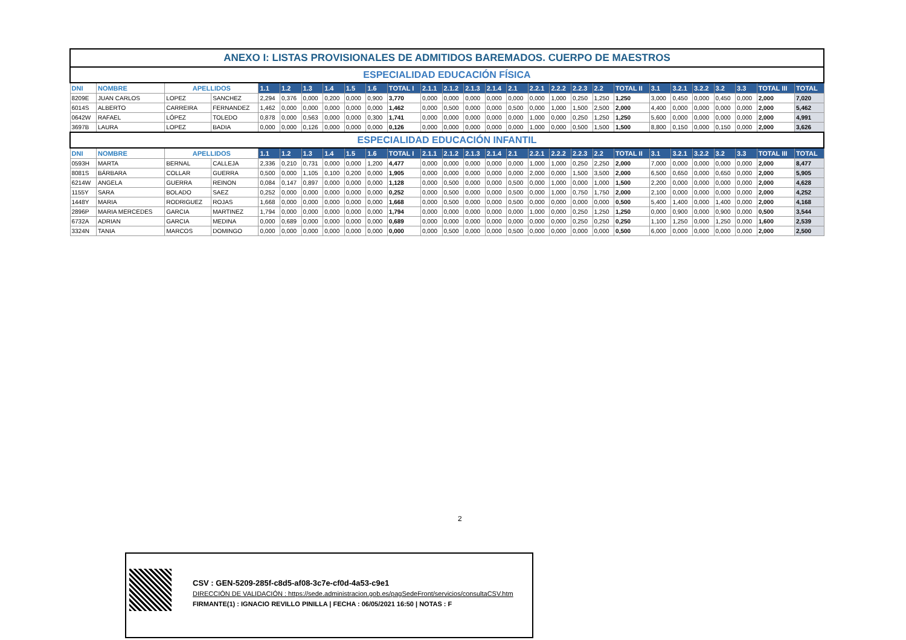| ANEXO I: LISTAS PROVISIONALES DE ADMITIDOS BAREMADOS. CUERPO DE MAESTROS | | | | | | | | | | | | | | | | | | | | | | | | | | | |
| ESPECIALIDAD EDUCACIÓN FÍSICA | | | | | | | | | | | | | | | | | | | | | | | | | | | |
| DNI | NOMBRE | APELLIDOS | | 1.1 | 1.2 | 1.3 | 1.4 | 1.5 | 1.6 | TOTAL I | 2.1.1 | 2.1.2 | 2.1.3 | 2.1.4 | 2.1 | 2.2.1 | 2.2.2 | 2.2.3 | 2.2 | TOTAL II | 3.1 | 3.2.1 | 3.2.2 | 3.2 | 3.3 | TOTAL III | TOTAL |
| 8209E | JUAN CARLOS | LOPEZ | SANCHEZ | 2,294 | 0,376 | 0,000 | 0,200 | 0,000 | 0,900 | 3,770 | 0,000 | 0,000 | 0,000 | 0,000 | 0,000 | 0,000 | 1,000 | 0,250 | 1,250 | 1,250 | 3,000 | 0,450 | 0,000 | 0,450 | 0,000 | 2,000 | 7,020 |
| 6014S | ALBERTO | CARREIRA | FERNANDEZ | 1,462 | 0,000 | 0,000 | 0,000 | 0,000 | 0,000 | 1,462 | 0,000 | 0,500 | 0,000 | 0,000 | 0,500 | 0,000 | 1,000 | 1,500 | 2,500 | 2,000 | 4,400 | 0,000 | 0,000 | 0,000 | 0,000 | 2,000 | 5,462 |
| 0642W | RAFAEL | LÓPEZ | TOLEDO | 0,878 | 0,000 | 0,563 | 0,000 | 0,000 | 0,300 | 1,741 | 0,000 | 0,000 | 0,000 | 0,000 | 0,000 | 1,000 | 0,000 | 0,250 | 1,250 | 1,250 | 5,600 | 0,000 | 0,000 | 0,000 | 0,000 | 2,000 | 4,991 |
| 3697B | LAURA | LOPEZ | BADIA | 0,000 | 0,000 | 0,126 | 0,000 | 0,000 | 0,000 | 0,126 | 0,000 | 0,000 | 0,000 | 0,000 | 0,000 | 1,000 | 0,000 | 0,500 | 1,500 | 1,500 | 8,800 | 0,150 | 0,000 | 0,150 | 0,000 | 2,000 | 3,626 |
| ESPECIALIDAD EDUCACIÓN INFANTIL | | | | | | | | | | | | | | | | | | | | | | | | | | | |
| DNI | NOMBRE | APELLIDOS | | 1.1 | 1.2 | 1.3 | 1.4 | 1.5 | 1.6 | TOTAL I | 2.1.1 | 2.1.2 | 2.1.3 | 2.1.4 | 2.1 | 2.2.1 | 2.2.2 | 2.2.3 | 2.2 | TOTAL II | 3.1 | 3.2.1 | 3.2.2 | 3.2 | 3.3 | TOTAL III | TOTAL |
| 0593H | MARTA | BERNAL | CALLEJA | 2,336 | 0,210 | 0,731 | 0,000 | 0,000 | 1,200 | 4,477 | 0,000 | 0,000 | 0,000 | 0,000 | 0,000 | 1,000 | 1,000 | 0,250 | 2,250 | 2,000 | 7,000 | 0,000 | 0,000 | 0,000 | 0,000 | 2,000 | 8,477 |
| 8081S | BÁRBARA | COLLAR | GUERRA | 0,500 | 0,000 | 1,105 | 0,100 | 0,200 | 0,000 | 1,905 | 0,000 | 0,000 | 0,000 | 0,000 | 0,000 | 2,000 | 0,000 | 1,500 | 3,500 | 2,000 | 6,500 | 0,650 | 0,000 | 0,650 | 0,000 | 2,000 | 5,905 |
| 6214W | ANGELA | GUERRA | REINON | 0,084 | 0,147 | 0,897 | 0,000 | 0,000 | 0,000 | 1,128 | 0,000 | 0,500 | 0,000 | 0,000 | 0,500 | 0,000 | 1,000 | 0,000 | 1,000 | 1,500 | 2,200 | 0,000 | 0,000 | 0,000 | 0,000 | 2,000 | 4,628 |
| 1155Y | SARA | BOLADO | SAEZ | 0,252 | 0,000 | 0,000 | 0,000 | 0,000 | 0,000 | 0,252 | 0,000 | 0,500 | 0,000 | 0,000 | 0,500 | 0,000 | 1,000 | 0,750 | 1,750 | 2,000 | 2,100 | 0,000 | 0,000 | 0,000 | 0,000 | 2,000 | 4,252 |
| 1448Y | MARIA | RODRIGUEZ | ROJAS | 1,668 | 0,000 | 0,000 | 0,000 | 0,000 | 0,000 | 1,668 | 0,000 | 0,500 | 0,000 | 0,000 | 0,500 | 0,000 | 0,000 | 0,000 | 0,000 | 0,500 | 5,400 | 1,400 | 0,000 | 1,400 | 0,000 | 2,000 | 4,168 |
| 2896P | MARIA MERCEDES | GARCIA | MARTINEZ | 1,794 | 0,000 | 0,000 | 0,000 | 0,000 | 0,000 | 1,794 | 0,000 | 0,000 | 0,000 | 0,000 | 0,000 | 1,000 | 0,000 | 0,250 | 1,250 | 1,250 | 0,000 | 0,900 | 0,000 | 0,900 | 0,000 | 0,500 | 3,544 |
| 6732A | ADRIAN | GARCIA | MEDINA | 0,000 | 0,689 | 0,000 | 0,000 | 0,000 | 0,000 | 0,689 | 0,000 | 0,000 | 0,000 | 0,000 | 0,000 | 0,000 | 0,000 | 0,250 | 0,250 | 0,250 | 1,100 | 1,250 | 0,000 | 1,250 | 0,000 | 1,600 | 2,539 |
| 3324N | TANIA | MARCOS | DOMINGO | 0,000 | 0,000 | 0,000 | 0,000 | 0,000 | 0,000 | 0,000 | 0,000 | 0,500 | 0,000 | 0,000 | 0,500 | 0,000 | 0,000 | 0,000 | 0,000 | 0,500 | 6,000 | 0,000 | 0,000 | 0,000 | 0,000 | 2,000 | 2,500 |
2
CSV : GEN-5209-285f-c8d5-af08-3c7e-cf0d-4a53-c9e1
DIRECCIÓN DE VALIDACIÓN : https://sede.administracion.gob.es/pagSedeFront/servicios/consultaCSV.htm
FIRMANTE(1) : IGNACIO REVILLO PINILLA | FECHA : 06/05/2021 16:50 | NOTAS : F